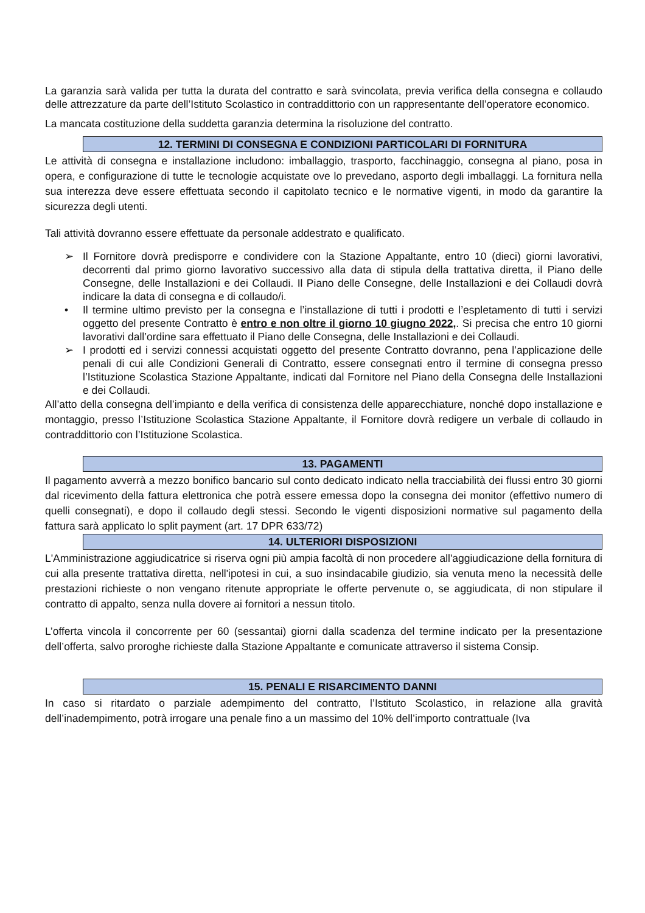La garanzia sarà valida per tutta la durata del contratto e sarà svincolata, previa verifica della consegna e collaudo delle attrezzature da parte dell’Istituto Scolastico in contraddittorio con un rappresentante dell’operatore economico.
La mancata costituzione della suddetta garanzia determina la risoluzione del contratto.
12. TERMINI DI CONSEGNA E CONDIZIONI PARTICOLARI DI FORNITURA
Le attività di consegna e installazione includono: imballaggio, trasporto, facchinaggio, consegna al piano, posa in opera, e configurazione di tutte le tecnologie acquistate ove lo prevedano, asporto degli imballaggi. La fornitura nella sua interezza deve essere effettuata secondo il capitolato tecnico e le normative vigenti, in modo da garantire la sicurezza degli utenti.
Tali attività dovranno essere effettuate da personale addestrato e qualificato.
➢ Il Fornitore dovrà predisporre e condividere con la Stazione Appaltante, entro 10 (dieci) giorni lavorativi, decorrenti dal primo giorno lavorativo successivo alla data di stipula della trattativa diretta, il Piano delle Consegne, delle Installazioni e dei Collaudi. Il Piano delle Consegne, delle Installazioni e dei Collaudi dovrà indicare la data di consegna e di collaudo/i.
• Il termine ultimo previsto per la consegna e l’installazione di tutti i prodotti e l’espletamento di tutti i servizi oggetto del presente Contratto è entro e non oltre il giorno 10 giugno 2022,. Si precisa che entro 10 giorni lavorativi dall’ordine sara effettuato il Piano delle Consegna, delle Installazioni e dei Collaudi.
➢ I prodotti ed i servizi connessi acquistati oggetto del presente Contratto dovranno, pena l’applicazione delle penali di cui alle Condizioni Generali di Contratto, essere consegnati entro il termine di consegna presso l’Istituzione Scolastica Stazione Appaltante, indicati dal Fornitore nel Piano della Consegna delle Installazioni e dei Collaudi.
All’atto della consegna dell’impianto e della verifica di consistenza delle apparecchiature, nonché dopo installazione e montaggio, presso l’Istituzione Scolastica Stazione Appaltante, il Fornitore dovrà redigere un verbale di collaudo in contraddittorio con l’Istituzione Scolastica.
13. PAGAMENTI
Il pagamento avverrà a mezzo bonifico bancario sul conto dedicato indicato nella tracciabilità dei flussi entro 30 giorni dal ricevimento della fattura elettronica che potrà essere emessa dopo la consegna dei monitor (effettivo numero di quelli consegnati), e dopo il collaudo degli stessi. Secondo le vigenti disposizioni normative sul pagamento della fattura sarà applicato lo split payment (art. 17 DPR 633/72)
14. ULTERIORI DISPOSIZIONI
L'Amministrazione aggiudicatrice si riserva ogni più ampia facoltà di non procedere all'aggiudicazione della fornitura di cui alla presente trattativa diretta, nell'ipotesi in cui, a suo insindacabile giudizio, sia venuta meno la necessità delle prestazioni richieste o non vengano ritenute appropriate le offerte pervenute o, se aggiudicata, di non stipulare il contratto di appalto, senza nulla dovere ai fornitori a nessun titolo.
L’offerta vincola il concorrente per 60 (sessantai) giorni dalla scadenza del termine indicato per la presentazione dell’offerta, salvo proroghe richieste dalla Stazione Appaltante e comunicate attraverso il sistema Consip.
15. PENALI E RISARCIMENTO DANNI
In caso si ritardato o parziale adempimento del contratto, l’Istituto Scolastico, in relazione alla gravità dell’inadempimento, potrà irrogare una penale fino a un massimo del 10% dell’importo contrattuale (Iva